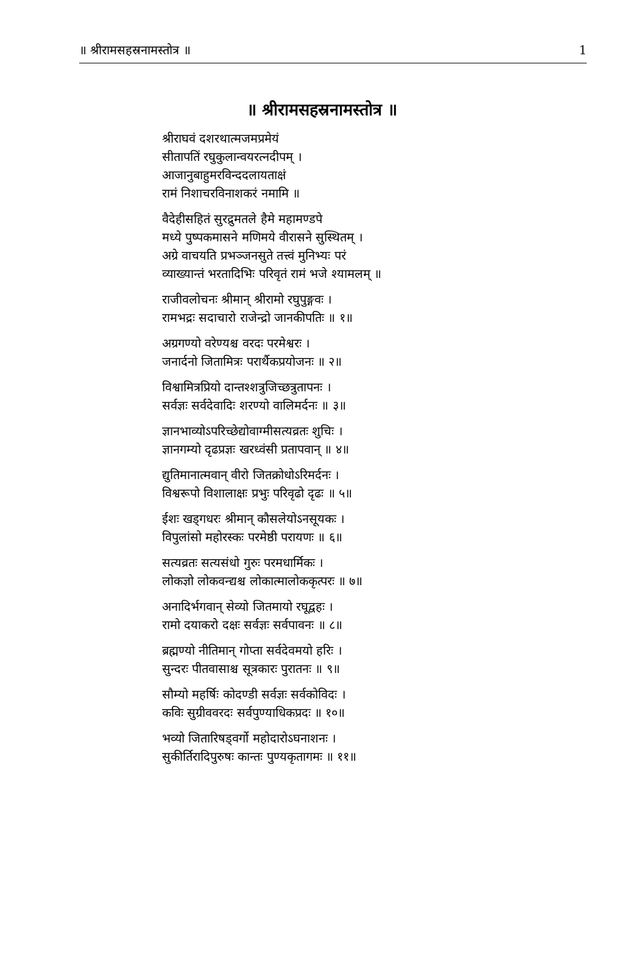॥ श्रीरामसहस्रनामस्तोत्र ॥ 1
॥ श्रीरामसहस्रनामस्तोत्र ॥
श्रीराघवं दशरथात्मजमप्रमेयं
सीतापतिं रघुकुलान्वयरत्नदीपम् ।
आजानुबाहुमरविन्ददलायताक्षं
रामं निशाचरविनाशकरं नमामि ॥
वैदेहीसहितं सुरद्रुमतले हैमे महामण्डपे
मध्ये पुष्पकमासने मणिमये वीरासने सुस्थितम् ।
अग्रे वाचयति प्रभञ्जनसुते तत्त्वं मुनिभ्यः परं
व्याख्यान्तं भरतादिभिः परिवृतं रामं भजे श्यामलम् ॥
राजीवलोचनः श्रीमान् श्रीरामो रघुपुङ्गवः ।
रामभद्रः सदाचारो राजेन्द्रो जानकीपतिः ॥ १॥
अग्रगण्यो वरेण्यश्च वरदः परमेश्वरः ।
जनार्दनो जितामित्रः परार्थैकप्रयोजनः ॥ २॥
विश्वामित्रप्रियो दान्तश्शत्रुजिच्छत्रुतापनः ।
सर्वज्ञः सर्वदेवादिः शरण्यो वालिमर्दनः ॥ ३॥
ज्ञानभाव्योऽपरिच्छेद्योवाग्मीसत्यव्रतः शुचिः ।
ज्ञानगम्यो दृढप्रज्ञः खरध्वंसी प्रतापवान् ॥ ४॥
द्युतिमानात्मवान् वीरो जितक्रोधोऽरिमर्दनः ।
विश्वरूपो विशालाक्षः प्रभुः परिवृढो दृढः ॥ ५॥
ईशः खड्गधरः श्रीमान् कौसलेयोऽनसूयकः ।
विपुलांसो महोरस्कः परमेष्ठी परायणः ॥ ६॥
सत्यव्रतः सत्यसंधो गुरुः परमधार्मिकः ।
लोकज्ञो लोकवन्द्यश्च लोकात्मालोककृत्परः ॥ ७॥
अनादिर्भगवान् सेव्यो जितमायो रघूद्वहः ।
रामो दयाकरो दक्षः सर्वज्ञः सर्वपावनः ॥ ८॥
ब्रह्मण्यो नीतिमान् गोप्ता सर्वदेवमयो हरिः ।
सुन्दरः पीतवासाश्च सूत्रकारः पुरातनः ॥ ९॥
सौम्यो महर्षिः कोदण्डी सर्वज्ञः सर्वकोविदः ।
कविः सुग्रीववरदः सर्वपुण्याधिकप्रदः ॥ १०॥
भव्यो जितारिषड्वर्गो महोदारोऽघनाशनः ।
सुकीर्तिरादिपुरुषः कान्तः पुण्यकृतागमः ॥ ११॥